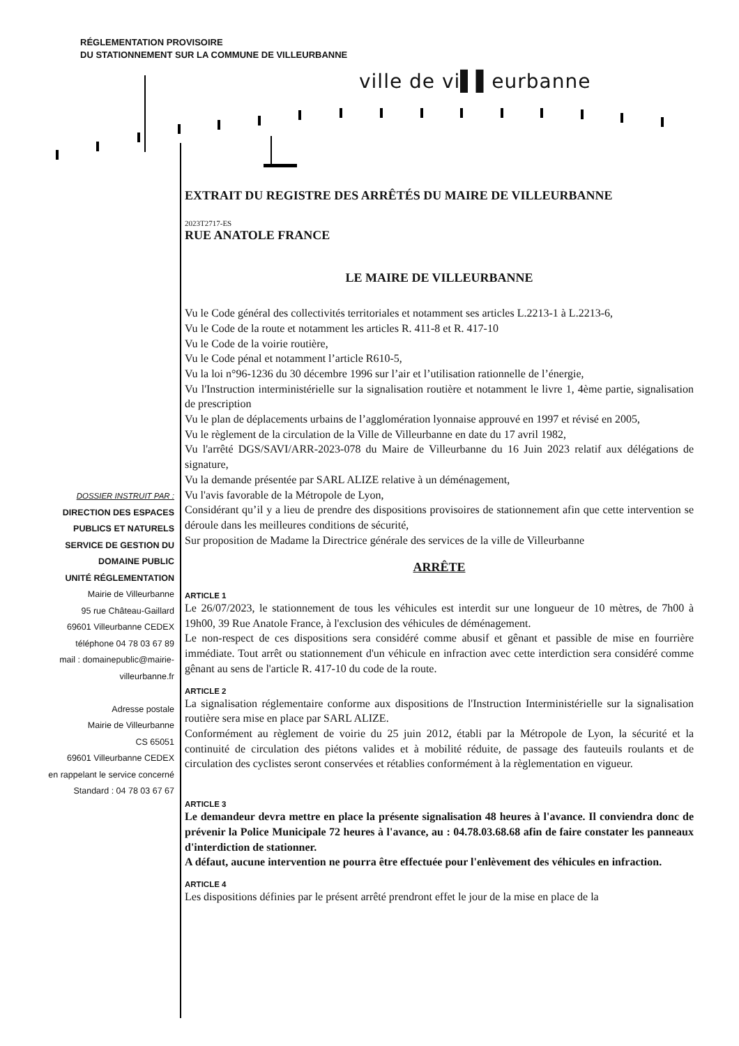RÉGLEMENTATION PROVISOIRE
DU STATIONNEMENT SUR LA COMMUNE DE VILLEURBANNE
ville de vi▌▌eurbanne
DOSSIER INSTRUIT PAR :
DIRECTION DES ESPACES
PUBLICS ET NATURELS
SERVICE DE GESTION DU
DOMAINE PUBLIC
UNITÉ RÉGLEMENTATION
Mairie de Villeurbanne
95 rue Château-Gaillard
69601 Villeurbanne CEDEX
téléphone 04 78 03 67 89
mail : domainepublic@mairie-
villeurbanne.fr
Adresse postale
Mairie de Villeurbanne
CS 65051
69601 Villeurbanne CEDEX
en rappelant le service concerné
Standard : 04 78 03 67 67
EXTRAIT DU REGISTRE DES ARRÊTÉS DU MAIRE DE VILLEURBANNE
2023T2717-ES
RUE ANATOLE FRANCE
LE MAIRE DE VILLEURBANNE
Vu le Code général des collectivités territoriales et notamment ses articles L.2213-1 à L.2213-6,
Vu le Code de la route et notamment les articles R. 411-8 et R. 417-10
Vu le Code de la voirie routière,
Vu le Code pénal et notamment l’article R610-5,
Vu la loi n°96-1236 du 30 décembre 1996 sur l’air et l’utilisation rationnelle de l’énergie,
Vu l'Instruction interministérielle sur la signalisation routière et notamment le livre 1, 4ème partie, signalisation de prescription
Vu le plan de déplacements urbains de l’agglomération lyonnaise approuvé en 1997 et révisé en 2005,
Vu le règlement de la circulation de la Ville de Villeurbanne en date du 17 avril 1982,
Vu l'arrêté DGS/SAVI/ARR-2023-078 du Maire de Villeurbanne du 16 Juin 2023 relatif aux délégations de signature,
Vu la demande présentée par SARL ALIZE relative à un déménagement,
Vu l'avis favorable de la Métropole de Lyon,
Considérant qu’il y a lieu de prendre des dispositions provisoires de stationnement afin que cette intervention se déroule dans les meilleures conditions de sécurité,
Sur proposition de Madame la Directrice générale des services de la ville de Villeurbanne
ARRÊTE
ARTICLE 1
Le 26/07/2023, le stationnement de tous les véhicules est interdit sur une longueur de 10 mètres, de 7h00 à 19h00, 39 Rue Anatole France, à l'exclusion des véhicules de déménagement.
Le non-respect de ces dispositions sera considéré comme abusif et gênant et passible de mise en fourrière immédiate. Tout arrêt ou stationnement d'un véhicule en infraction avec cette interdiction sera considéré comme gênant au sens de l'article R. 417-10 du code de la route.
ARTICLE 2
La signalisation réglementaire conforme aux dispositions de l'Instruction Interministérielle sur la signalisation routière sera mise en place par SARL ALIZE.
Conformément au règlement de voirie du 25 juin 2012, établi par la Métropole de Lyon, la sécurité et la continuité de circulation des piétons valides et à mobilité réduite, de passage des fauteuils roulants et de circulation des cyclistes seront conservées et rétablies conformément à la règlementation en vigueur.
ARTICLE 3
Le demandeur devra mettre en place la présente signalisation 48 heures à l'avance. Il conviendra donc de prévenir la Police Municipale 72 heures à l'avance, au : 04.78.03.68.68 afin de faire constater les panneaux d'interdiction de stationner.
A défaut, aucune intervention ne pourra être effectuée pour l'enlèvement des véhicules en infraction.
ARTICLE 4
Les dispositions définies par le présent arrêté prendront effet le jour de la mise en place de la